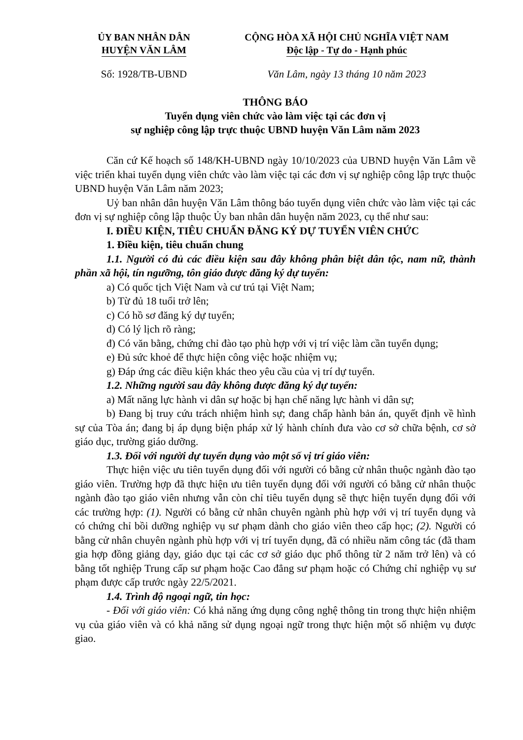ỦY BAN NHÂN DÂN
HUYỆN VĂN LÂM
CỘNG HÒA XÃ HỘI CHỦ NGHĨA VIỆT NAM
Độc lập - Tự do - Hạnh phúc
Số: 1928/TB-UBND Văn Lâm, ngày 13 tháng 10 năm 2023
THÔNG BÁO
Tuyển dụng viên chức vào làm việc tại các đơn vị
sự nghiệp công lập trực thuộc UBND huyện Văn Lâm năm 2023
Căn cứ Kế hoạch số 148/KH-UBND ngày 10/10/2023 của UBND huyện Văn Lâm về việc triển khai tuyển dụng viên chức vào làm việc tại các đơn vị sự nghiệp công lập trực thuộc UBND huyện Văn Lâm năm 2023;
Uỷ ban nhân dân huyện Văn Lâm thông báo tuyển dụng viên chức vào làm việc tại các đơn vị sự nghiệp công lập thuộc Ủy ban nhân dân huyện năm 2023, cụ thể như sau:
I. ĐIỀU KIỆN, TIÊU CHUẨN ĐĂNG KÝ DỰ TUYỂN VIÊN CHỨC
1. Điều kiện, tiêu chuẩn chung
1.1. Người có đủ các điều kiện sau đây không phân biệt dân tộc, nam nữ, thành phần xã hội, tín ngưỡng, tôn giáo được đăng ký dự tuyển:
a) Có quốc tịch Việt Nam và cư trú tại Việt Nam;
b) Từ đủ 18 tuổi trở lên;
c) Có hồ sơ đăng ký dự tuyển;
d) Có lý lịch rõ ràng;
đ) Có văn bằng, chứng chỉ đào tạo phù hợp với vị trí việc làm cần tuyển dụng;
e) Đủ sức khoẻ để thực hiện công việc hoặc nhiệm vụ;
g) Đáp ứng các điều kiện khác theo yêu cầu của vị trí dự tuyển.
1.2. Những người sau đây không được đăng ký dự tuyển:
a) Mất năng lực hành vi dân sự hoặc bị hạn chế năng lực hành vi dân sự;
b) Đang bị truy cứu trách nhiệm hình sự; đang chấp hành bản án, quyết định về hình sự của Tòa án; đang bị áp dụng biện pháp xử lý hành chính đưa vào cơ sở chữa bệnh, cơ sở giáo dục, trường giáo dưỡng.
1.3. Đối với người dự tuyển dụng vào một số vị trí giáo viên:
Thực hiện việc ưu tiên tuyển dụng đối với người có bằng cử nhân thuộc ngành đào tạo giáo viên. Trường hợp đã thực hiện ưu tiên tuyển dụng đối với người có bằng cử nhân thuộc ngành đào tạo giáo viên nhưng vẫn còn chỉ tiêu tuyển dụng sẽ thực hiện tuyển dụng đối với các trường hợp: (1). Người có bằng cử nhân chuyên ngành phù hợp với vị trí tuyển dụng và có chứng chỉ bồi dưỡng nghiệp vụ sư phạm dành cho giáo viên theo cấp học; (2). Người có bằng cử nhân chuyên ngành phù hợp với vị trí tuyển dụng, đã có nhiều năm công tác (đã tham gia hợp đồng giảng dạy, giáo dục tại các cơ sở giáo dục phổ thông từ 2 năm trở lên) và có bằng tốt nghiệp Trung cấp sư phạm hoặc Cao đẳng sư phạm hoặc có Chứng chỉ nghiệp vụ sư phạm được cấp trước ngày 22/5/2021.
1.4. Trình độ ngoại ngữ, tin học:
- Đối với giáo viên: Có khả năng ứng dụng công nghệ thông tin trong thực hiện nhiệm vụ của giáo viên và có khả năng sử dụng ngoại ngữ trong thực hiện một số nhiệm vụ được giao.